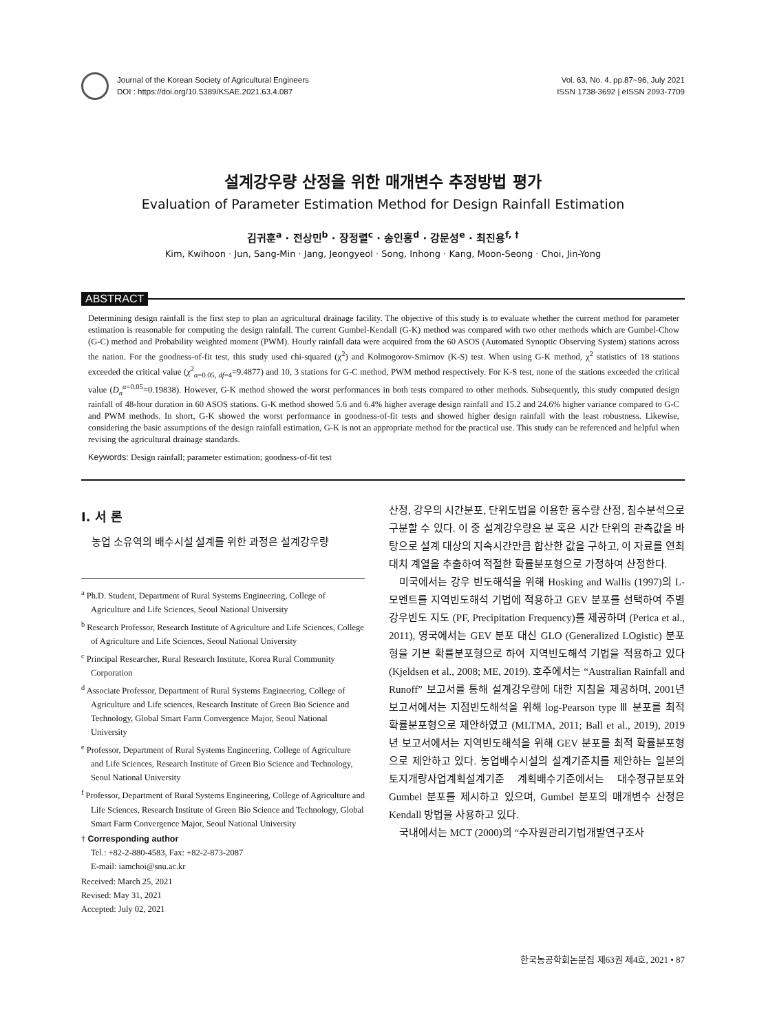Journal of the Korean Society of Agricultural Engineers
DOI : https://doi.org/10.5389/KSAE.2021.63.4.087
Vol. 63, No. 4, pp.87~96, July 2021
ISSN 1738-3692 | eISSN 2093-7709
설계강우량 산정을 위한 매개변수 추정방법 평가
Evaluation of Parameter Estimation Method for Design Rainfall Estimation
김귀훈<sup>a</sup> · 전상민<sup>b</sup> · 장정렬<sup>c</sup> · 송인홍<sup>d</sup> · 강문성<sup>e</sup> · 최진용<sup>f, †</sup>
Kim, Kwihoon · Jun, Sang-Min · Jang, Jeongyeol · Song, Inhong · Kang, Moon-Seong · Choi, Jin-Yong
ABSTRACT
Determining design rainfall is the first step to plan an agricultural drainage facility. The objective of this study is to evaluate whether the current method for parameter estimation is reasonable for computing the design rainfall. The current Gumbel-Kendall (G-K) method was compared with two other methods which are Gumbel-Chow (G-C) method and Probability weighted moment (PWM). Hourly rainfall data were acquired from the 60 ASOS (Automated Synoptic Observing System) stations across the nation. For the goodness-of-fit test, this study used chi-squared (χ<sup>2</sup>) and Kolmogorov-Smirnov (K-S) test. When using G-K method, χ<sup>2</sup> statistics of 18 stations exceeded the critical value (χ<sup>2</sup><sub>α=0.05, df=4</sub>=9.4877) and 10, 3 stations for G-C method, PWM method respectively. For K-S test, none of the stations exceeded the critical value (D<sub>n</sub><sup>α=0.05</sup>=0.19838). However, G-K method showed the worst performances in both tests compared to other methods. Subsequently, this study computed design rainfall of 48-hour duration in 60 ASOS stations. G-K method showed 5.6 and 6.4% higher average design rainfall and 15.2 and 24.6% higher variance compared to G-C and PWM methods. In short, G-K showed the worst performance in goodness-of-fit tests and showed higher design rainfall with the least robustness. Likewise, considering the basic assumptions of the design rainfall estimation, G-K is not an appropriate method for the practical use. This study can be referenced and helpful when revising the agricultural drainage standards.
Keywords: Design rainfall; parameter estimation; goodness-of-fit test
Ⅰ. 서 론
농업 소유역의 배수시설 설계를 위한 과정은 설계강우량
<sup>a</sup> Ph.D. Student, Department of Rural Systems Engineering, College of Agriculture and Life Sciences, Seoul National University
<sup>b</sup> Research Professor, Research Institute of Agriculture and Life Sciences, College of Agriculture and Life Sciences, Seoul National University
<sup>c</sup> Principal Researcher, Rural Research Institute, Korea Rural Community Corporation
<sup>d</sup> Associate Professor, Department of Rural Systems Engineering, College of Agriculture and Life sciences, Research Institute of Green Bio Science and Technology, Global Smart Farm Convergence Major, Seoul National University
<sup>e</sup> Professor, Department of Rural Systems Engineering, College of Agriculture and Life Sciences, Research Institute of Green Bio Science and Technology, Seoul National University
<sup>f</sup> Professor, Department of Rural Systems Engineering, College of Agriculture and Life Sciences, Research Institute of Green Bio Science and Technology, Global Smart Farm Convergence Major, Seoul National University
† Corresponding author
Tel.: +82-2-880-4583, Fax: +82-2-873-2087
E-mail: iamchoi@snu.ac.kr
Received: March 25, 2021
Revised: May 31, 2021
Accepted: July 02, 2021
산정, 강우의 시간분포, 단위도법을 이용한 홍수량 산정, 침수분석으로 구분할 수 있다. 이 중 설계강우량은 분 혹은 시간 단위의 관측값을 바탕으로 설계 대상의 지속시간만큼 합산한 값을 구하고, 이 자료를 연최대치 계열을 추출하여 적절한 확률분포형으로 가정하여 산정한다.
미국에서는 강우 빈도해석을 위해 Hosking and Wallis (1997)의 L-모멘트를 지역빈도해석 기법에 적용하고 GEV 분포를 선택하여 주별 강우빈도 지도 (PF, Precipitation Frequency)를 제공하며 (Perica et al., 2011), 영국에서는 GEV 분포 대신 GLO (Generalized LOgistic) 분포형을 기본 확률분포형으로 하여 지역빈도해석 기법을 적용하고 있다 (Kjeldsen et al., 2008; ME, 2019). 호주에서는 “Australian Rainfall and Runoff” 보고서를 통해 설계강우량에 대한 지침을 제공하며, 2001년 보고서에서는 지점빈도해석을 위해 log-Pearson type Ⅲ 분포를 최적 확률분포형으로 제안하였고 (MLTMA, 2011; Ball et al., 2019), 2019년 보고서에서는 지역빈도해석을 위해 GEV 분포를 최적 확률분포형으로 제안하고 있다. 농업배수시설의 설계기준치를 제안하는 일본의 토지개량사업계획설계기준 계획배수기준에서는 대수정규분포와 Gumbel 분포를 제시하고 있으며, Gumbel 분포의 매개변수 산정은 Kendall 방법을 사용하고 있다.
국내에서는 MCT (2000)의 “수자원관리기법개발연구조사
한국농공학회논문집 제63권 제4호, 2021 • 87